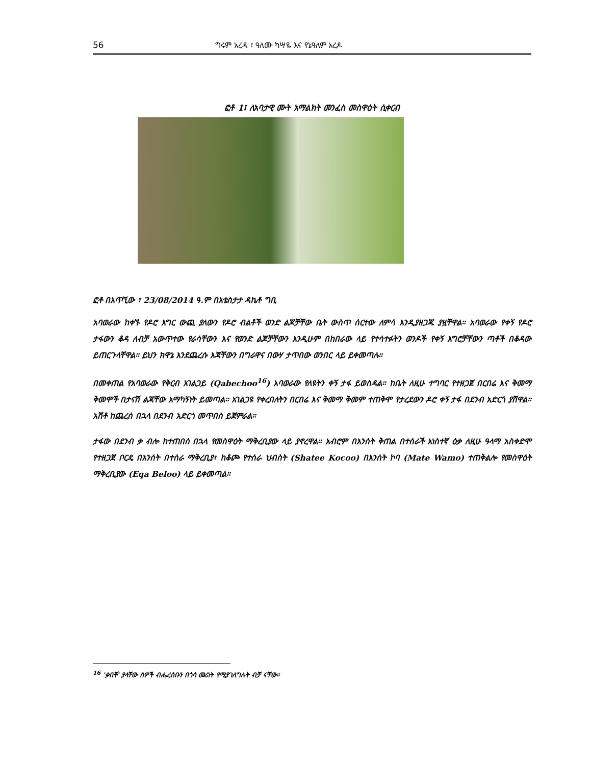56 ግሩም አረዳ ፣ ዓለሙ ካሣዬ እና የኔዓለም አረዶ
ፎቶ 1፤ ለአባታዊ ሙት አማልክት መንፈስ መስዋዕት ሲቀርብ
ፎቶ በአጥኚው ፣ 23/08/2014 ዓ.ም በአቴስታታ ዳኬቶ ግቢ
አባወራው ከቀኙ የዶሮ እግር ውጪ ያለውን የዶሮ ብልቶች ወንድ ልጆቻቸው ቤት ውስጥ ሰርተው ለምሳ እንዲያዘጋጁ ያዟቸዋል። አባወራው የቀኝ የዶሮ ታፋውን ቆዳ ለብቻ አውጥተው የራሳቸውን እና የወንድ ልጆቻቸውን እንዲሁም በከበራው ላይ የተሳተፉትን ወንዶች የቀኝ እግሮቻቸውን ጣቶች በቆዳው ይጠርጉላቸዋል። ይህን ክዋኔ እንደጨረሱ እጃቸውን በግራዋና በውሃ ታጥበው ወንበር ላይ ይቀመጣሉ።
በመቀጠል የአባወራው የቅርብ አገልጋይ (Qabechoo<sup>16</sup>) አባወራው የለዩትን ቀኝ ታፋ ይወስዳል። ከቤት ለዚሁ ተግባር የተዘጋጀ በርበሬ እና ቅመማ ቅመሞች በታናሽ ልጃቸው አማካኝነት ይመጣል። አገልጋዩ የቀረበለትን በርበሬ እና ቅመማ ቅመም ተጠቅሞ የታረደውን ዶሮ ቀኝ ታፋ በደንብ አድርጎ ያሸዋል። አሽቶ ከጨረሰ በኋላ በደንብ አድርጎ መጥበስ ይጀምራል።
ታፋው በደንብ ቃ ብሎ ከተጠበሰ በኋላ የመስዋዕት ማቅረቢያው ላይ ያኖረዋል። አብሮም በእንሰት ቅጠል በተሰራች አነስተኛ ዕቃ ለዚሁ ዓላማ አስቀድሞ የተዘጋጀ ቦርዴ በእንሰት በተሰራ ማቅረቢያ፣ ከቆጮ የተሰራ ህብስት (Shatee Kocoo) በእንሰት ኮባ (Mate Wamo) ተጠቅልሎ የመስዋዕት ማቅረቢያው (Eqa Beloo) ላይ ይቀመጣል።
<sup>16</sup> 'ቃበቾ' ያላቸው ሰዎች ብሔረሰቡን በጎሳ መሪነት የሚያገለግሉት ብቻ ናቸው፡፡